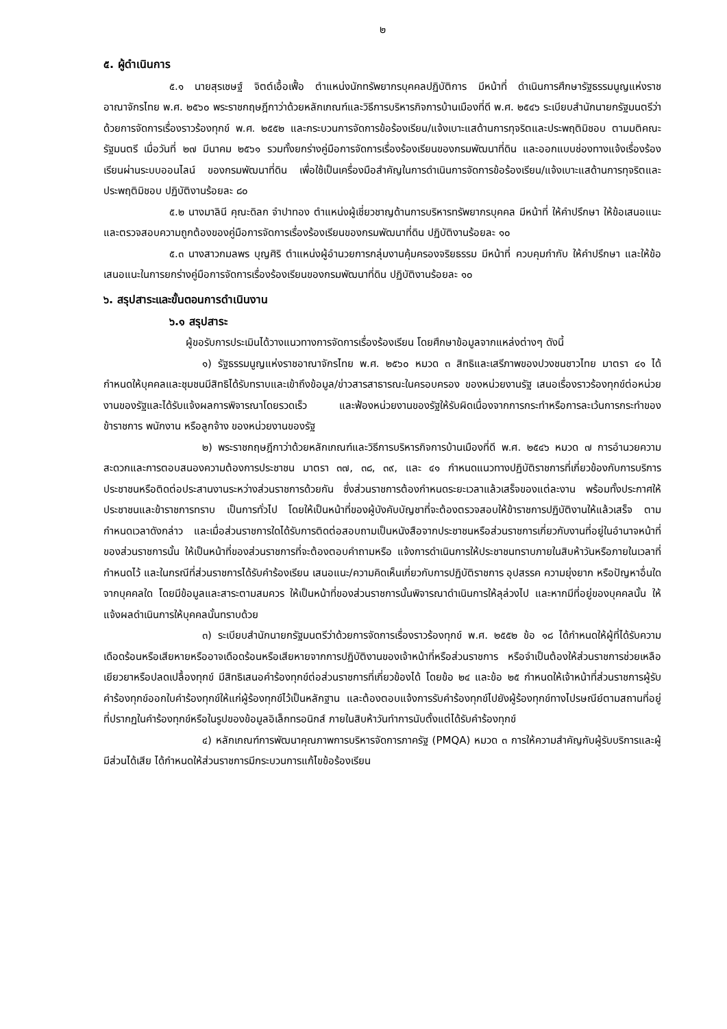๒
๕. ผู้ดำเนินการ
๕.๑ นายสุรเชษฐ์ จิตต์เอื้อเฟื้อ ตำแหน่งนักทรัพยากรบุคคลปฏิบัติการ มีหน้าที่ ดำเนินการศึกษารัฐธรรมนูญแห่งราชอาณาจักรไทย พ.ศ. ๒๕๖๐ พระราชกฤษฎีกาว่าด้วยหลักเกณฑ์และวิธีการบริหารกิจการบ้านเมืองที่ดี พ.ศ. ๒๕๔๖ ระเบียบสำนักนายกรัฐมนตรีว่าด้วยการจัดการเรื่องราวร้องทุกข์ พ.ศ. ๒๕๕๒ และกระบวนการจัดการข้อร้องเรียน/แจ้งเบาะแสด้านการทุจริตและประพฤติมิชอบ ตามมติคณะรัฐมนตรี เมื่อวันที่ ๒๗ มีนาคม ๒๕๖๑ รวมทั้งยกร่างคู่มือการจัดการเรื่องร้องเรียนของกรมพัฒนาที่ดิน และออกแบบช่องทางแจ้งเรื่องร้องเรียนผ่านระบบออนไลน์ ของกรมพัฒนาที่ดิน เพื่อใช้เป็นเครื่องมือสำคัญในการดำเนินการจัดการข้อร้องเรียน/แจ้งเบาะแสด้านการทุจริตและประพฤติมิชอบ ปฏิบัติงานร้อยละ ๘๐
๕.๒ นางมาลินี คุณะดิลก จำปาทอง ตำแหน่งผู้เชี่ยวชาญด้านการบริหารทรัพยากรบุคคล มีหน้าที่ ให้คำปรึกษา ให้ข้อเสนอแนะ และตรวจสอบความถูกต้องของคู่มือการจัดการเรื่องร้องเรียนของกรมพัฒนาที่ดิน ปฏิบัติงานร้อยละ ๑๐
๕.๓ นางสาวกมลพร บุญศิริ ตำแหน่งผู้อำนวยการกลุ่มงานคุ้มครองจริยธรรม มีหน้าที่ ควบคุมกำกับ ให้คำปรึกษา และให้ข้อเสนอแนะในการยกร่างคู่มือการจัดการเรื่องร้องเรียนของกรมพัฒนาที่ดิน ปฏิบัติงานร้อยละ ๑๐
๖. สรุปสาระและขั้นตอนการดำเนินงาน
๖.๑ สรุปสาระ
ผู้ขอรับการประเมินได้วางแนวทางการจัดการเรื่องร้องเรียน โดยศึกษาข้อมูลจากแหล่งต่างๆ ดังนี้
๑) รัฐธรรมนูญแห่งราชอาณาจักรไทย พ.ศ. ๒๕๖๐ หมวด ๓ สิทธิและเสรีภาพของปวงชนชาวไทย มาตรา ๔๑ ได้กำหนดให้บุคคลและชุมชนมีสิทธิได้รับทราบและเข้าถึงข้อมูล/ข่าวสารสาธารณะในครอบครอง ของหน่วยงานรัฐ เสนอเรื่องราวร้องทุกข์ต่อหน่วยงานของรัฐและได้รับแจ้งผลการพิจารณาโดยรวดเร็ว และฟ้องหน่วยงานของรัฐให้รับผิดเนื่องจากการกระทำหรือการละเว้นการกระทำของข้าราชการ พนักงาน หรือลูกจ้าง ของหน่วยงานของรัฐ
๒) พระราชกฤษฎีกาว่าด้วยหลักเกณฑ์และวิธีการบริหารกิจการบ้านเมืองที่ดี พ.ศ. ๒๕๔๖ หมวด ๗ การอำนวยความสะดวกและการตอบสนองความต้องการประชาชน มาตรา ๓๗, ๓๘, ๓๙, และ ๔๑ กำหนดแนวทางปฏิบัติราชการที่เกี่ยวข้องกับการบริการประชาชนหรือติดต่อประสานงานระหว่างส่วนราชการด้วยกัน ซึ่งส่วนราชการต้องกำหนดระยะเวลาแล้วเสร็จของแต่ละงาน พร้อมทั้งประกาศให้ประชาชนและข้าราชการทราบ เป็นการทั่วไป โดยให้เป็นหน้าที่ของผู้บังคับบัญชาที่จะต้องตรวจสอบให้ข้าราชการปฏิบัติงานให้แล้วเสร็จ ตามกำหนดเวลาดังกล่าว และเมื่อส่วนราชการใดได้รับการติดต่อสอบถามเป็นหนังสือจากประชาชนหรือส่วนราชการเกี่ยวกับงานที่อยู่ในอำนาจหน้าที่ของส่วนราชการนั้น ให้เป็นหน้าที่ของส่วนราชการที่จะต้องตอบคำถามหรือ แจ้งการดำเนินการให้ประชาชนทราบภายในสิบห้าวันหรือภายในเวลาที่กำหนดไว้ และในกรณีที่ส่วนราชการได้รับคำร้องเรียน เสนอแนะ/ความคิดเห็นเกี่ยวกับการปฏิบัติราชการ อุปสรรค ความยุ่งยาก หรือปัญหาอื่นใดจากบุคคลใด โดยมีข้อมูลและสาระตามสมควร ให้เป็นหน้าที่ของส่วนราชการนั้นพิจารณาดำเนินการให้ลุล่วงไป และหากมีที่อยู่ของบุคคลนั้น ให้แจ้งผลดำเนินการให้บุคคลนั้นทราบด้วย
๓) ระเบียบสำนักนายกรัฐมนตรีว่าด้วยการจัดการเรื่องราวร้องทุกข์ พ.ศ. ๒๕๕๒ ข้อ ๑๘ ได้กำหนดให้ผู้ที่ได้รับความเดือดร้อนหรือเสียหายหรืออาจเดือดร้อนหรือเสียหายจากการปฏิบัติงานของเจ้าหน้าที่หรือส่วนราชการ หรือจำเป็นต้องให้ส่วนราชการช่วยเหลือเยียวยาหรือปลดเปลื้องทุกข์ มีสิทธิเสนอคำร้องทุกข์ต่อส่วนราชการที่เกี่ยวข้องได้ โดยข้อ ๒๔ และข้อ ๒๕ กำหนดให้เจ้าหน้าที่ส่วนราชการผู้รับคำร้องทุกข์ออกใบคำร้องทุกข์ให้แก่ผู้ร้องทุกข์ไว้เป็นหลักฐาน และต้องตอบแจ้งการรับคำร้องทุกข์ไปยังผู้ร้องทุกข์ทางไปรษณีย์ตามสถานที่อยู่ที่ปรากฏในคำร้องทุกข์หรือในรูปของข้อมูลอิเล็กทรอนิกส์ ภายในสิบห้าวันทำการนับตั้งแต่ได้รับคำร้องทุกข์
๔) หลักเกณฑ์การพัฒนาคุณภาพการบริหารจัดการภาครัฐ (PMQA) หมวด ๓ การให้ความสำคัญกับผู้รับบริการและผู้มีส่วนได้เสีย ได้กำหนดให้ส่วนราชการมีกระบวนการแก้ไขข้อร้องเรียน